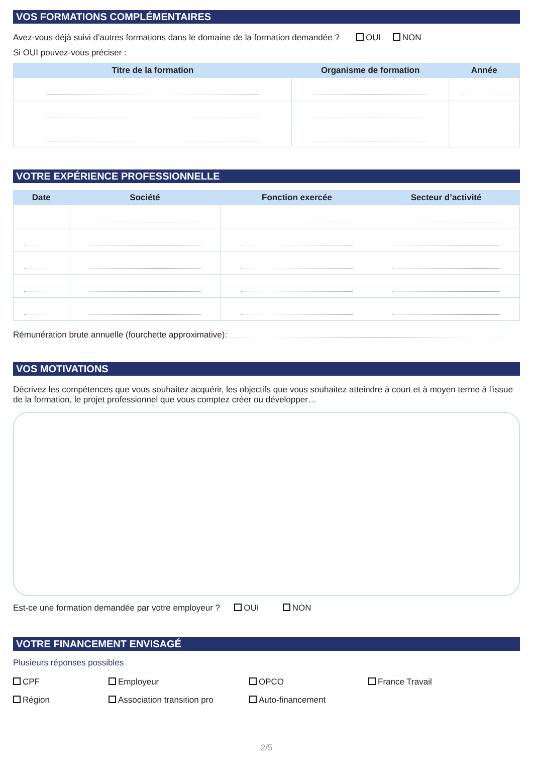VOS FORMATIONS COMPLÉMENTAIRES
Avez-vous déjà suivi d’autres formations dans le domaine de la formation demandée ? OUI NON
Si OUI pouvez-vous préciser :
| Titre de la formation | Organisme de formation | Année |
| --- | --- | --- |
VOTRE EXPÉRIENCE PROFESSIONNELLE
| Date | Société | Fonction exercée | Secteur d’activité |
| --- | --- | --- | --- |
Rémunération brute annuelle (fourchette approximative):
VOS MOTIVATIONS
Décrivez les compétences que vous souhaitez acquérir, les objectifs que vous souhaitez atteindre à court et à moyen terme à l’issue de la formation, le projet professionnel que vous comptez créer ou développer…
Est-ce une formation demandée par votre employeur ? OUI NON
VOTRE FINANCEMENT ENVISAGÉ
Plusieurs réponses possibles
CPF
Employeur
OPCO
France Travail
Région
Association transition pro
Auto-financement
2/5